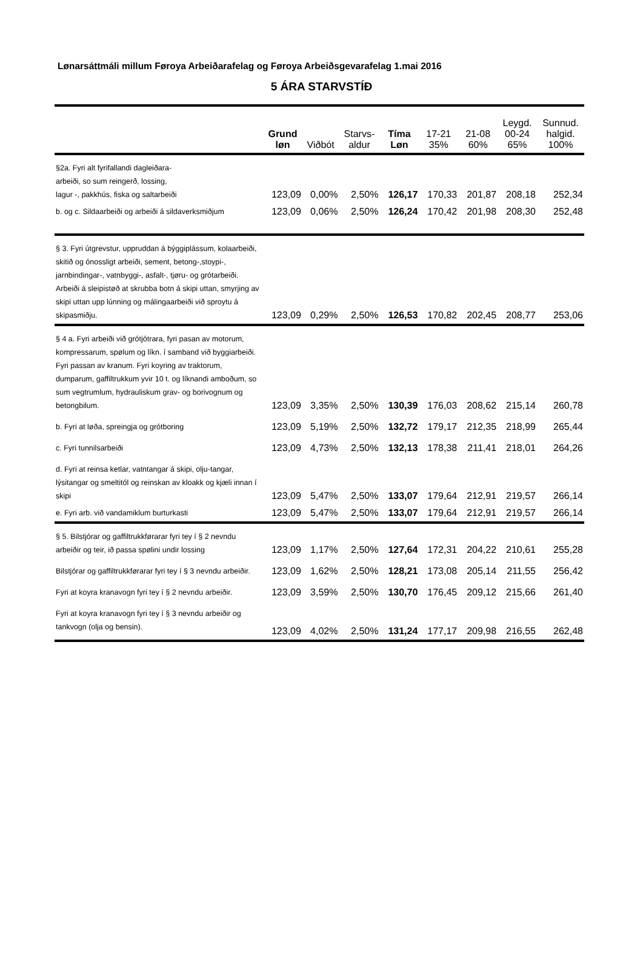Lønarsáttmáli millum Føroya Arbeiðarafelag og Føroya Arbeiðsgevarafelag 1.mai 2016
5 ÁRA STARVSTÍÐ
| | Grund løn | Viðbót | Starvs- aldur | Tíma Løn | 17-21 35% | 21-08 60% | Leygd. 00-24 65% | Sunnud. halgid. 100% |
| --- | --- | --- | --- | --- | --- | --- | --- | --- |
| §2a. Fyri alt fyrifallandi dagleiðara- arbeiði, so sum reingerð, lossing, lagur -, pakkhús, fiska og saltarbeiði | 123,09 | 0,00% | 2,50% | 126,17 | 170,33 | 201,87 | 208,18 | 252,34 |
| b. og c. Sildaarbeiði og arbeiði á sildaverksmiðjum | 123,09 | 0,06% | 2,50% | 126,24 | 170,42 | 201,98 | 208,30 | 252,48 |
| § 3. Fyri útgrevstur, uppruddan á býggiplássum, kolaarbeiði, skitið og ónossligt arbeiði, sement, betong-,stoypi-, jarnbindingar-, vatnbyggi-, asfalt-, tjøru- og grótarbeiði. Arbeiði á sleipistøð at skrubba botn á skipi uttan, smyrjing av skipi uttan upp lúnning og málingaarbeiði við sproytu á skipasmiðju. | 123,09 | 0,29% | 2,50% | 126,53 | 170,82 | 202,45 | 208,77 | 253,06 |
| § 4 a. Fyri arbeiði við grótjótrara, fyri pasan av motorum, kompressarum, spølum og líkn. í samband við byggiarbeiði. Fyri passan av kranum. Fyri koyring av traktorum, dumparum, gaffiltrukkum yvir 10 t. og líknandi amboðum, so sum vegtrumlum, hydrauliskum grav- og borivognum og betongbilum. | 123,09 | 3,35% | 2,50% | 130,39 | 176,03 | 208,62 | 215,14 | 260,78 |
| b. Fyri at løða, spreingja og grótboring | 123,09 | 5,19% | 2,50% | 132,72 | 179,17 | 212,35 | 218,99 | 265,44 |
| c. Fyri tunnilsarbeiði | 123,09 | 4,73% | 2,50% | 132,13 | 178,38 | 211,41 | 218,01 | 264,26 |
| d. Fyri at reinsa ketlar, vatntangar á skipi, olju-tangar, lýsitangar og smeltitól og reinskan av kloakk og kjæli innan í skipi | 123,09 | 5,47% | 2,50% | 133,07 | 179,64 | 212,91 | 219,57 | 266,14 |
| e. Fyri arb. við vandamiklum burturkasti | 123,09 | 5,47% | 2,50% | 133,07 | 179,64 | 212,91 | 219,57 | 266,14 |
| § 5. Bilstjórar og gaffiltrukkførarar fyri tey í § 2 nevndu arbeiðir og teir, ið passa spølini undir lossing | 123,09 | 1,17% | 2,50% | 127,64 | 172,31 | 204,22 | 210,61 | 255,28 |
| Bilstjórar og gaffiltrukkførarar fyri tey í § 3 nevndu arbeiðir. | 123,09 | 1,62% | 2,50% | 128,21 | 173,08 | 205,14 | 211,55 | 256,42 |
| Fyri at koyra kranavogn fyri tey í § 2 nevndu arbeiðir. | 123,09 | 3,59% | 2,50% | 130,70 | 176,45 | 209,12 | 215,66 | 261,40 |
| Fyri at koyra kranavogn fyri tey í § 3 nevndu arbeiðir og tankvogn (olja og bensin). | 123,09 | 4,02% | 2,50% | 131,24 | 177,17 | 209,98 | 216,55 | 262,48 |